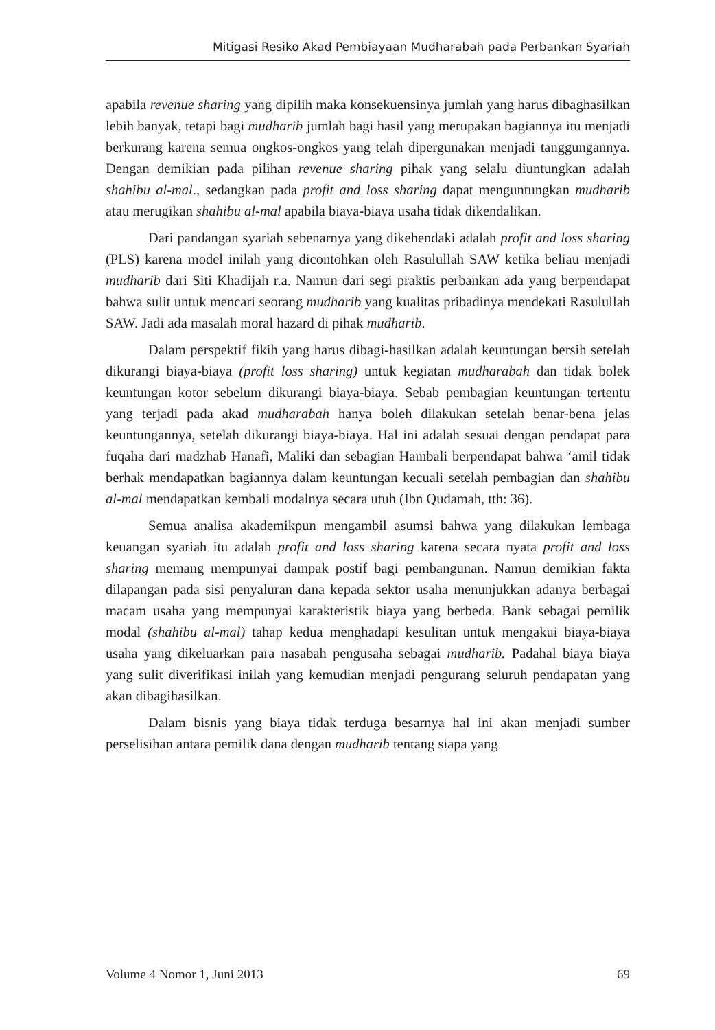Mitigasi Resiko Akad Pembiayaan Mudharabah pada Perbankan Syariah
apabila revenue sharing yang dipilih maka konsekuensinya jumlah yang harus dibaghasilkan lebih banyak, tetapi bagi mudharib jumlah bagi hasil yang merupakan bagiannya itu menjadi berkurang karena semua ongkos-ongkos yang telah dipergunakan menjadi tanggungannya. Dengan demikian pada pilihan revenue sharing pihak yang selalu diuntungkan adalah shahibu al-mal., sedangkan pada profit and loss sharing dapat menguntungkan mudharib atau merugikan shahibu al-mal apabila biaya-biaya usaha tidak dikendalikan.
Dari pandangan syariah sebenarnya yang dikehendaki adalah profit and loss sharing (PLS) karena model inilah yang dicontohkan oleh Rasulullah SAW ketika beliau menjadi mudharib dari Siti Khadijah r.a. Namun dari segi praktis perbankan ada yang berpendapat bahwa sulit untuk mencari seorang mudharib yang kualitas pribadinya mendekati Rasulullah SAW. Jadi ada masalah moral hazard di pihak mudharib.
Dalam perspektif fikih yang harus dibagi-hasilkan adalah keuntungan bersih setelah dikurangi biaya-biaya (profit loss sharing) untuk kegiatan mudharabah dan tidak bolek keuntungan kotor sebelum dikurangi biaya-biaya. Sebab pembagian keuntungan tertentu yang terjadi pada akad mudharabah hanya boleh dilakukan setelah benar-bena jelas keuntungannya, setelah dikurangi biaya-biaya. Hal ini adalah sesuai dengan pendapat para fuqaha dari madzhab Hanafi, Maliki dan sebagian Hambali berpendapat bahwa ‘amil tidak berhak mendapatkan bagiannya dalam keuntungan kecuali setelah pembagian dan shahibu al-mal mendapatkan kembali modalnya secara utuh (Ibn Qudamah, tth: 36).
Semua analisa akademikpun mengambil asumsi bahwa yang dilakukan lembaga keuangan syariah itu adalah profit and loss sharing karena secara nyata profit and loss sharing memang mempunyai dampak postif bagi pembangunan. Namun demikian fakta dilapangan pada sisi penyaluran dana kepada sektor usaha menunjukkan adanya berbagai macam usaha yang mempunyai karakteristik biaya yang berbeda. Bank sebagai pemilik modal (shahibu al-mal) tahap kedua menghadapi kesulitan untuk mengakui biaya-biaya usaha yang dikeluarkan para nasabah pengusaha sebagai mudharib. Padahal biaya biaya yang sulit diverifikasi inilah yang kemudian menjadi pengurang seluruh pendapatan yang akan dibagihasilkan.
Dalam bisnis yang biaya tidak terduga besarnya hal ini akan menjadi sumber perselisihan antara pemilik dana dengan mudharib tentang siapa yang
Volume 4 Nomor 1, Juni 2013 69